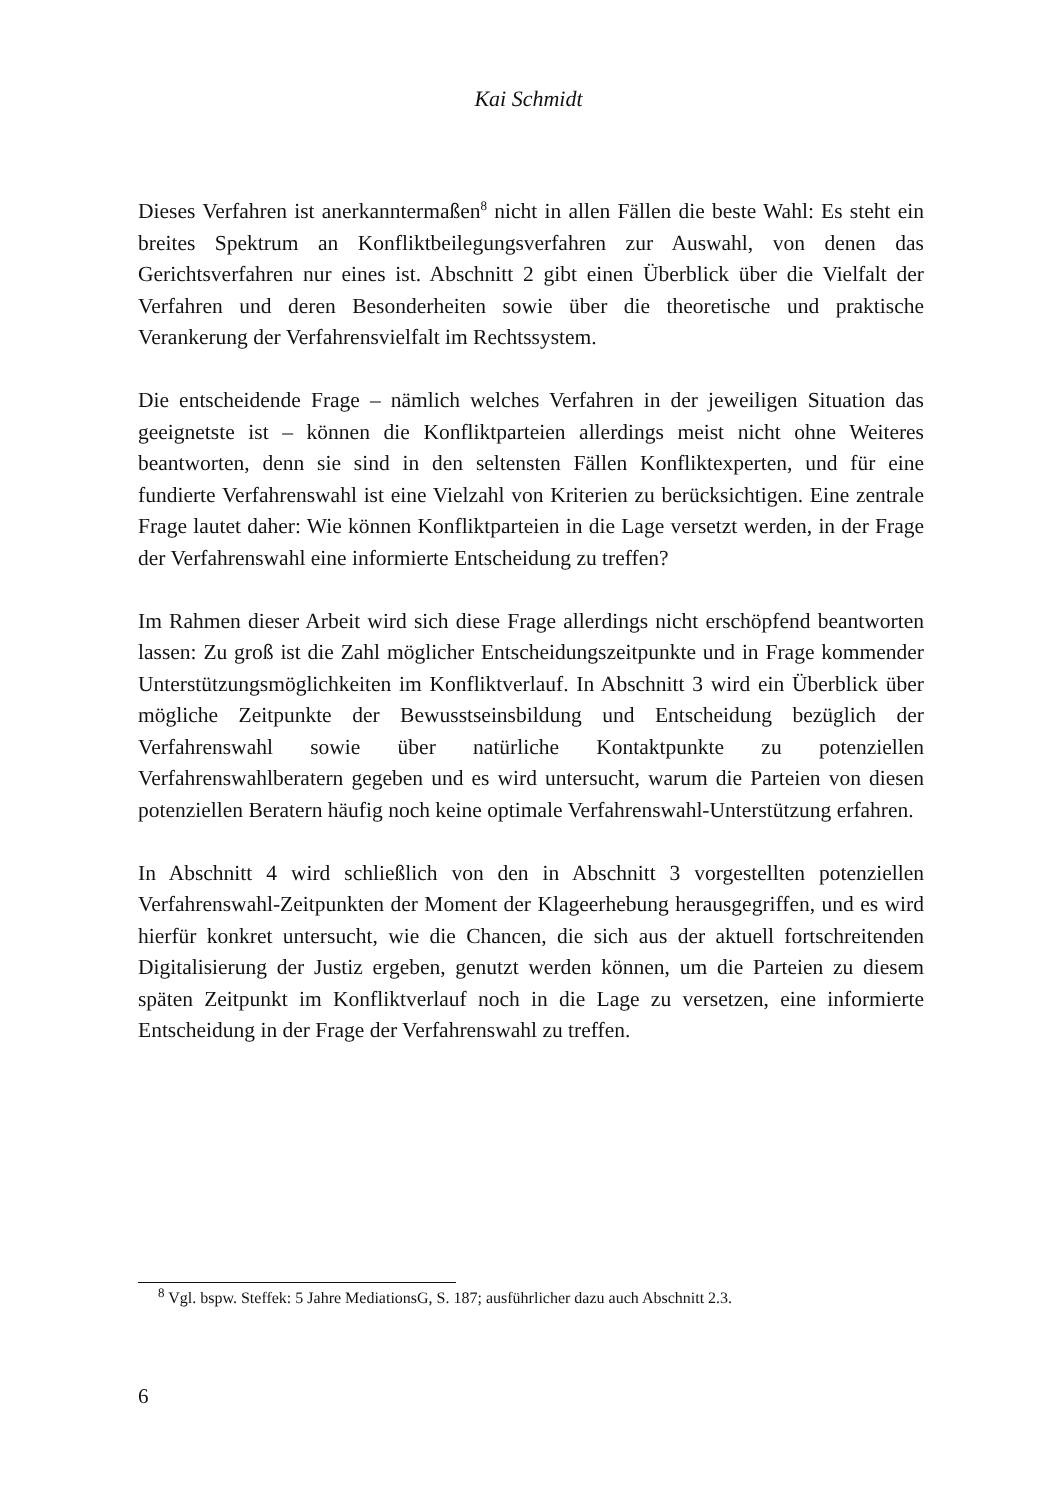Kai Schmidt
Dieses Verfahren ist anerkanntermaßen<sup>8</sup> nicht in allen Fällen die beste Wahl: Es steht ein breites Spektrum an Konfliktbeilegungsverfahren zur Auswahl, von denen das Gerichtsverfahren nur eines ist. Abschnitt 2 gibt einen Überblick über die Vielfalt der Verfahren und deren Besonderheiten sowie über die theoretische und praktische Verankerung der Verfahrensvielfalt im Rechtssystem.
Die entscheidende Frage – nämlich welches Verfahren in der jeweiligen Situation das geeignetste ist – können die Konfliktparteien allerdings meist nicht ohne Weiteres beantworten, denn sie sind in den seltensten Fällen Konfliktexperten, und für eine fundierte Verfahrenswahl ist eine Vielzahl von Kriterien zu berücksichtigen. Eine zentrale Frage lautet daher: Wie können Konfliktparteien in die Lage versetzt werden, in der Frage der Verfahrenswahl eine informierte Entscheidung zu treffen?
Im Rahmen dieser Arbeit wird sich diese Frage allerdings nicht erschöpfend beantworten lassen: Zu groß ist die Zahl möglicher Entscheidungszeitpunkte und in Frage kommender Unterstützungsmöglichkeiten im Konfliktverlauf. In Abschnitt 3 wird ein Überblick über mögliche Zeitpunkte der Bewusstseinsbildung und Entscheidung bezüglich der Verfahrenswahl sowie über natürliche Kontaktpunkte zu potenziellen Verfahrenswahlberatern gegeben und es wird untersucht, warum die Parteien von diesen potenziellen Beratern häufig noch keine optimale Verfahrenswahl-Unterstützung erfahren.
In Abschnitt 4 wird schließlich von den in Abschnitt 3 vorgestellten potenziellen Verfahrenswahl-Zeitpunkten der Moment der Klageerhebung herausgegriffen, und es wird hierfür konkret untersucht, wie die Chancen, die sich aus der aktuell fortschreitenden Digitalisierung der Justiz ergeben, genutzt werden können, um die Parteien zu diesem späten Zeitpunkt im Konfliktverlauf noch in die Lage zu versetzen, eine informierte Entscheidung in der Frage der Verfahrenswahl zu treffen.
<sup>8</sup> Vgl. bspw. Steffek: 5 Jahre MediationsG, S. 187; ausführlicher dazu auch Abschnitt 2.3.
6